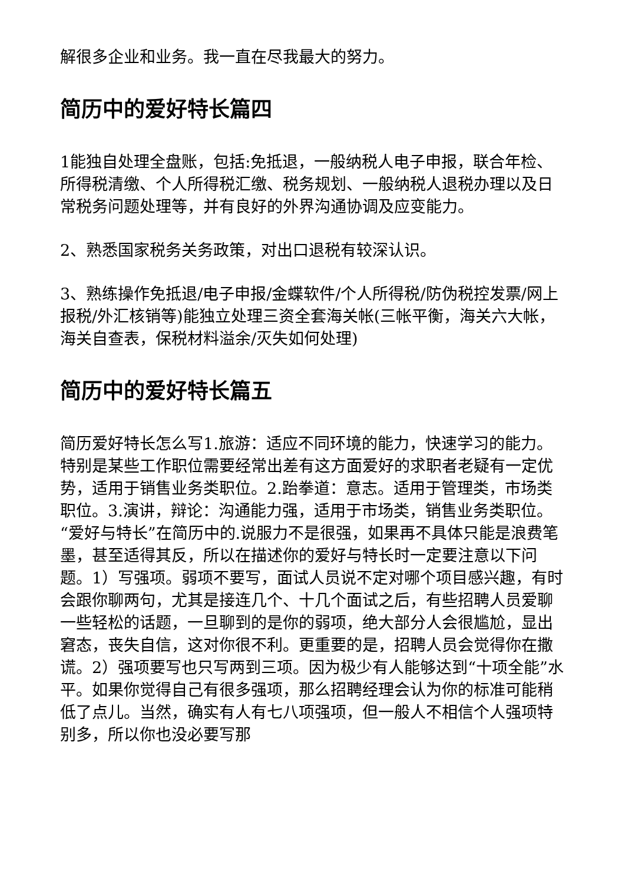解很多企业和业务。我一直在尽我最大的努力。
简历中的爱好特长篇四
1能独自处理全盘账，包括:免抵退，一般纳税人电子申报，联合年检、所得税清缴、个人所得税汇缴、税务规划、一般纳税人退税办理以及日常税务问题处理等，并有良好的外界沟通协调及应变能力。
2、熟悉国家税务关务政策，对出口退税有较深认识。
3、熟练操作免抵退/电子申报/金蝶软件/个人所得税/防伪税控发票/网上报税/外汇核销等)能独立处理三资全套海关帐(三帐平衡，海关六大帐，海关自查表，保税材料溢余/灭失如何处理)
简历中的爱好特长篇五
简历爱好特长怎么写1.旅游：适应不同环境的能力，快速学习的能力。特别是某些工作职位需要经常出差有这方面爱好的求职者老疑有一定优势，适用于销售业务类职位。2.跆拳道：意志。适用于管理类，市场类职位。3.演讲，辩论：沟通能力强，适用于市场类，销售业务类职位。“爱好与特长”在简历中的.说服力不是很强，如果再不具体只能是浪费笔墨，甚至适得其反，所以在描述你的爱好与特长时一定要注意以下问题。1）写强项。弱项不要写，面试人员说不定对哪个项目感兴趣，有时会跟你聊两句，尤其是接连几个、十几个面试之后，有些招聘人员爱聊一些轻松的话题，一旦聊到的是你的弱项，绝大部分人会很尴尬，显出窘态，丧失自信，这对你很不利。更重要的是，招聘人员会觉得你在撒谎。2）强项要写也只写两到三项。因为极少有人能够达到“十项全能”水平。如果你觉得自己有很多强项，那么招聘经理会认为你的标准可能稍低了点儿。当然，确实有人有七八项强项，但一般人不相信个人强项特别多，所以你也没必要写那